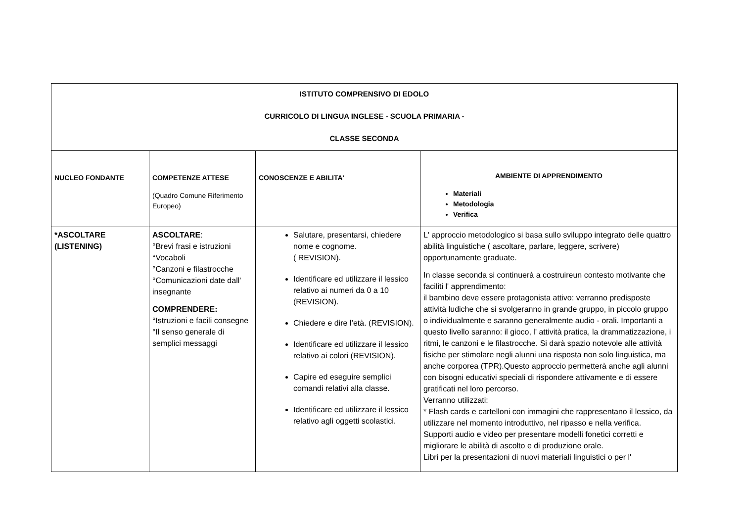| ISTITUTO COMPRENSIVO DI EDOLO CURRICOLO DI LINGUA INGLESE - SCUOLA PRIMARIA - CLASSE SECONDA | | | |
| NUCLEO FONDANTE | COMPETENZE ATTESE (Quadro Comune Riferimento Europeo) | CONOSCENZE E ABILITA' | AMBIENTE DI APPRENDIMENTO Materiali Metodologia Verifica |
| *ASCOLTARE (LISTENING) | ASCOLTARE : °Brevi frasi e istruzioni °Vocaboli °Canzoni e filastrocche °Comunicazioni date dall' insegnante COMPRENDERE: °Istruzioni e facili consegne °Il senso generale di semplici messaggi | Salutare, presentarsi, chiedere nome e cognome. ( REVISION). Identificare ed utilizzare il lessico relativo ai numeri da 0 a 10 (REVISION). Chiedere e dire l’età. (REVISION). Identificare ed utilizzare il lessico relativo ai colori (REVISION). Capire ed eseguire semplici comandi relativi alla classe. Identificare ed utilizzare il lessico relativo agli oggetti scolastici. | L' approccio metodologico si basa sullo sviluppo integrato delle quattro abilità linguistiche ( ascoltare, parlare, leggere, scrivere) opportunamente graduate. In classe seconda si continuerà a costruireun contesto motivante che faciliti l' apprendimento: il bambino deve essere protagonista attivo: verranno predisposte attività ludiche che si svolgeranno in grande gruppo, in piccolo gruppo o individualmente e saranno generalmente audio - orali. Importanti a questo livello saranno: il gioco, l' attività pratica, la drammatizzazione, i ritmi, le canzoni e le filastrocche. Si darà spazio notevole alle attività fisiche per stimolare negli alunni una risposta non solo linguistica, ma anche corporea (TPR).Questo approccio permetterà anche agli alunni con bisogni educativi speciali di rispondere attivamente e di essere gratificati nel loro percorso. Verranno utilizzati: * Flash cards e cartelloni con immagini che rappresentano il lessico, da utilizzare nel momento introduttivo, nel ripasso e nella verifica. Supporti audio e video per presentare modelli fonetici corretti e migliorare le abilità di ascolto e di produzione orale. Libri per la presentazioni di nuovi materiali linguistici o per l' |